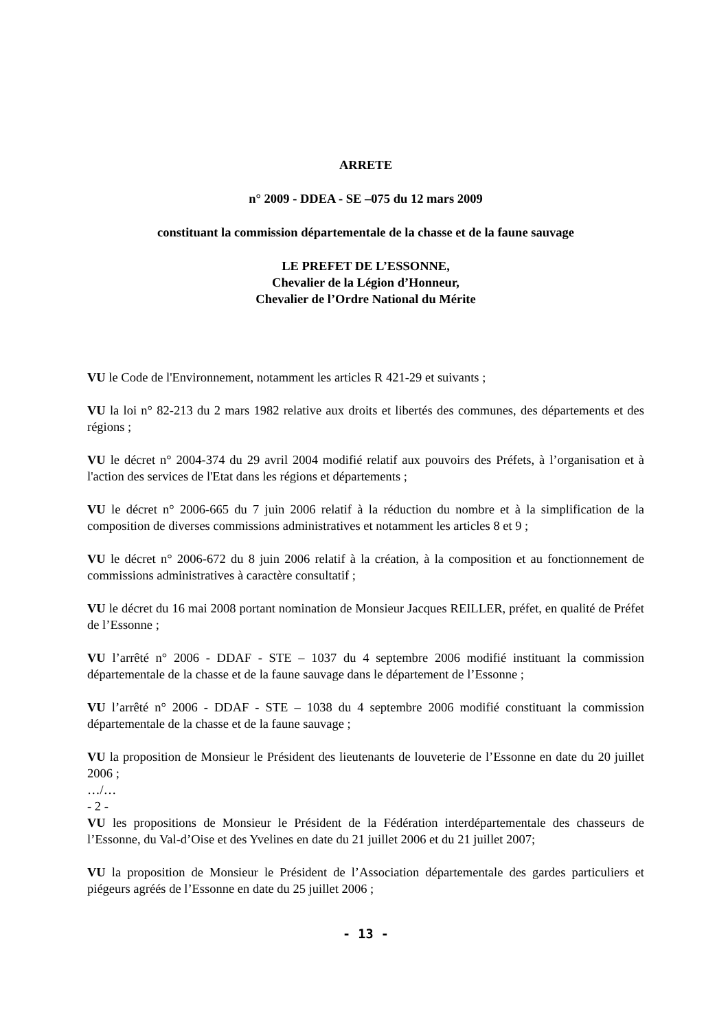ARRETE
n° 2009 - DDEA - SE –075 du 12 mars 2009
constituant la commission départementale de la chasse et de la faune sauvage
LE PREFET DE L’ESSONNE,
Chevalier de la Légion d’Honneur,
Chevalier de l’Ordre National du Mérite
VU le Code de l'Environnement, notamment les articles R 421-29 et suivants ;
VU la loi n° 82-213 du 2 mars 1982 relative aux droits et libertés des communes, des départements et des régions ;
VU le décret n° 2004-374 du 29 avril 2004 modifié relatif aux pouvoirs des Préfets, à l’organisation et à l'action des services de l'Etat dans les régions et départements ;
VU le décret n° 2006-665 du 7 juin 2006 relatif à la réduction du nombre et à la simplification de la composition de diverses commissions administratives et notamment les articles 8 et 9 ;
VU le décret n° 2006-672 du 8 juin 2006 relatif à la création, à la composition et au fonctionnement de commissions administratives à caractère consultatif ;
VU le décret du 16 mai 2008 portant nomination de Monsieur Jacques REILLER, préfet, en qualité de Préfet de l’Essonne ;
VU l’arrêté n° 2006 - DDAF - STE – 1037 du 4 septembre 2006 modifié instituant la commission départementale de la chasse et de la faune sauvage dans le département de l’Essonne ;
VU l’arrêté n° 2006 - DDAF - STE – 1038 du 4 septembre 2006 modifié constituant la commission départementale de la chasse et de la faune sauvage ;
VU la proposition de Monsieur le Président des lieutenants de louveterie de l’Essonne en date du 20 juillet 2006 ;
…/…
- 2 -
VU les propositions de Monsieur le Président de la Fédération interdépartementale des chasseurs de l’Essonne, du Val-d’Oise et des Yvelines en date du 21 juillet 2006 et du 21 juillet 2007;
VU la proposition de Monsieur le Président de l’Association départementale des gardes particuliers et piégeurs agréés de l’Essonne en date du 25 juillet 2006 ;
- 13 -